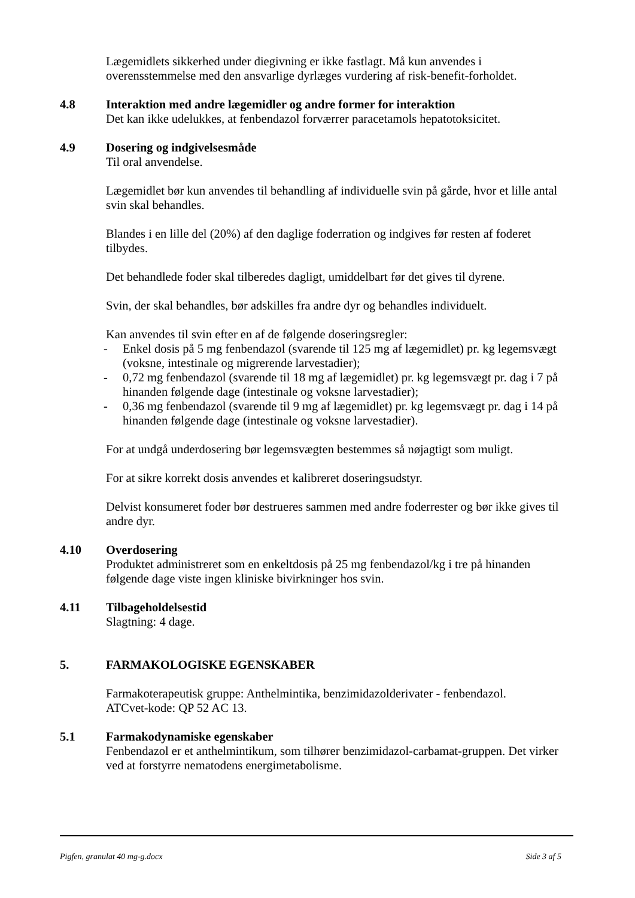Lægemidlets sikkerhed under diegivning er ikke fastlagt. Må kun anvendes i overensstemmelse med den ansvarlige dyrlæges vurdering af risk-benefit-forholdet.
4.8 Interaktion med andre lægemidler og andre former for interaktion
Det kan ikke udelukkes, at fenbendazol forværrer paracetamols hepatotoksicitet.
4.9 Dosering og indgivelsesmåde
Til oral anvendelse.
Lægemidlet bør kun anvendes til behandling af individuelle svin på gårde, hvor et lille antal svin skal behandles.
Blandes i en lille del (20%) af den daglige foderration og indgives før resten af foderet tilbydes.
Det behandlede foder skal tilberedes dagligt, umiddelbart før det gives til dyrene.
Svin, der skal behandles, bør adskilles fra andre dyr og behandles individuelt.
Kan anvendes til svin efter en af de følgende doseringsregler:
- Enkel dosis på 5 mg fenbendazol (svarende til 125 mg af lægemidlet) pr. kg legemsvægt (voksne, intestinale og migrerende larvestadier);
- 0,72 mg fenbendazol (svarende til 18 mg af lægemidlet) pr. kg legemsvægt pr. dag i 7 på hinanden følgende dage (intestinale og voksne larvestadier);
- 0,36 mg fenbendazol (svarende til 9 mg af lægemidlet) pr. kg legemsvægt pr. dag i 14 på hinanden følgende dage (intestinale og voksne larvestadier).
For at undgå underdosering bør legemsvægten bestemmes så nøjagtigt som muligt.
For at sikre korrekt dosis anvendes et kalibreret doseringsudstyr.
Delvist konsumeret foder bør destrueres sammen med andre foderrester og bør ikke gives til andre dyr.
4.10 Overdosering
Produktet administreret som en enkeltdosis på 25 mg fenbendazol/kg i tre på hinanden følgende dage viste ingen kliniske bivirkninger hos svin.
4.11 Tilbageholdelsestid
Slagtning: 4 dage.
5. FARMAKOLOGISKE EGENSKABER
Farmakoterapeutisk gruppe: Anthelmintika, benzimidazolderivater - fenbendazol.
ATCvet-kode: QP 52 AC 13.
5.1 Farmakodynamiske egenskaber
Fenbendazol er et anthelmintikum, som tilhører benzimidazol-carbamat-gruppen. Det virker ved at forstyrre nematodens energimetabolisme.
Pigfen, granulat 40 mg-g.docx Side 3 af 5